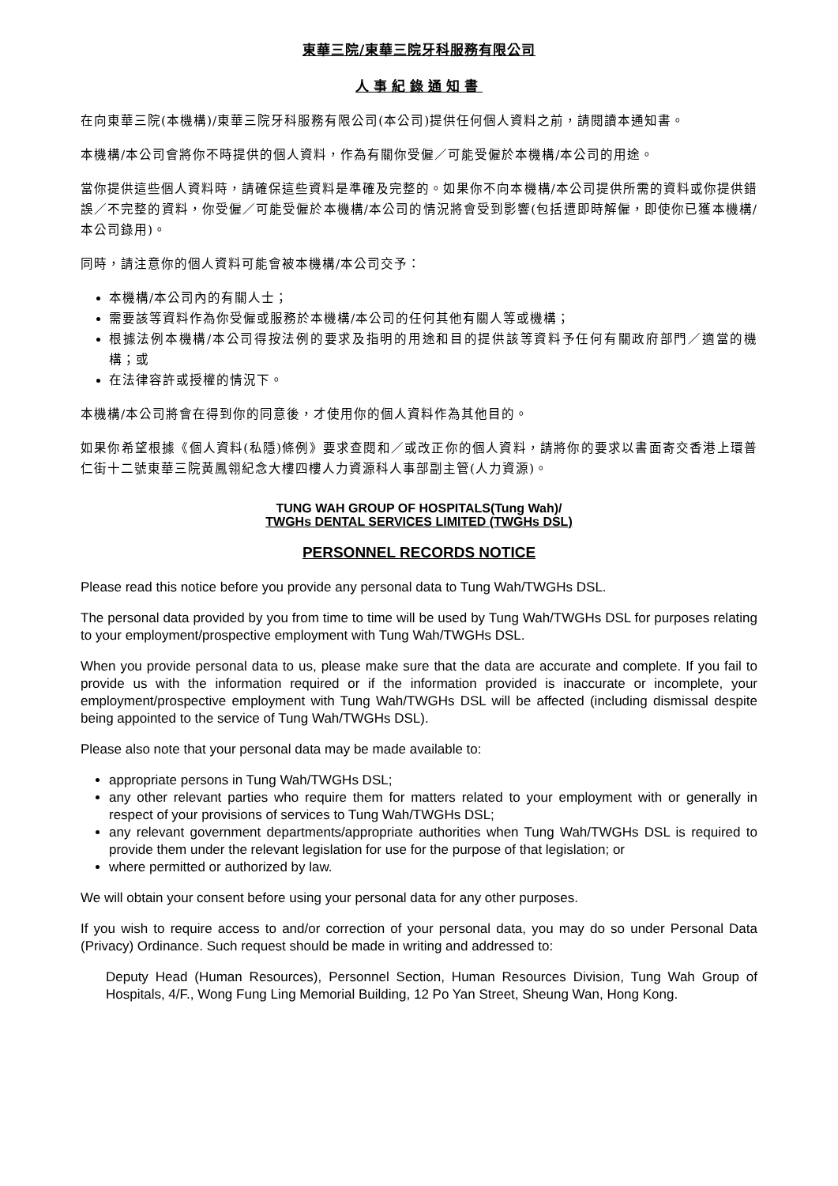東華三院/東華三院牙科服務有限公司
人事紀錄通知書
在向東華三院(本機構)/東華三院牙科服務有限公司(本公司)提供任何個人資料之前，請閱讀本通知書。
本機構/本公司會將你不時提供的個人資料，作為有關你受僱／可能受僱於本機構/本公司的用途。
當你提供這些個人資料時，請確保這些資料是準確及完整的。如果你不向本機構/本公司提供所需的資料或你提供錯誤／不完整的資料，你受僱／可能受僱於本機構/本公司的情況將會受到影響(包括遭即時解僱，即使你已獲本機構/本公司錄用)。
同時，請注意你的個人資料可能會被本機構/本公司交予：
本機構/本公司內的有關人士；
需要該等資料作為你受僱或服務於本機構/本公司的任何其他有關人等或機構；
根據法例本機構/本公司得按法例的要求及指明的用途和目的提供該等資料予任何有關政府部門／適當的機構；或
在法律容許或授權的情況下。
本機構/本公司將會在得到你的同意後，才使用你的個人資料作為其他目的。
如果你希望根據《個人資料(私隱)條例》要求查閱和／或改正你的個人資料，請將你的要求以書面寄交香港上環普仁街十二號東華三院黃鳳翎紀念大樓四樓人力資源科人事部副主管(人力資源)。
TUNG WAH GROUP OF HOSPITALS(Tung Wah)/
TWGHs DENTAL SERVICES LIMITED (TWGHs DSL)
PERSONNEL RECORDS NOTICE
Please read this notice before you provide any personal data to Tung Wah/TWGHs DSL.
The personal data provided by you from time to time will be used by Tung Wah/TWGHs DSL for purposes relating to your employment/prospective employment with Tung Wah/TWGHs DSL.
When you provide personal data to us, please make sure that the data are accurate and complete. If you fail to provide us with the information required or if the information provided is inaccurate or incomplete, your employment/prospective employment with Tung Wah/TWGHs DSL will be affected (including dismissal despite being appointed to the service of Tung Wah/TWGHs DSL).
Please also note that your personal data may be made available to:
appropriate persons in Tung Wah/TWGHs DSL;
any other relevant parties who require them for matters related to your employment with or generally in respect of your provisions of services to Tung Wah/TWGHs DSL;
any relevant government departments/appropriate authorities when Tung Wah/TWGHs DSL is required to provide them under the relevant legislation for use for the purpose of that legislation; or
where permitted or authorized by law.
We will obtain your consent before using your personal data for any other purposes.
If you wish to require access to and/or correction of your personal data, you may do so under Personal Data (Privacy) Ordinance. Such request should be made in writing and addressed to:
Deputy Head (Human Resources), Personnel Section, Human Resources Division, Tung Wah Group of Hospitals, 4/F., Wong Fung Ling Memorial Building, 12 Po Yan Street, Sheung Wan, Hong Kong.